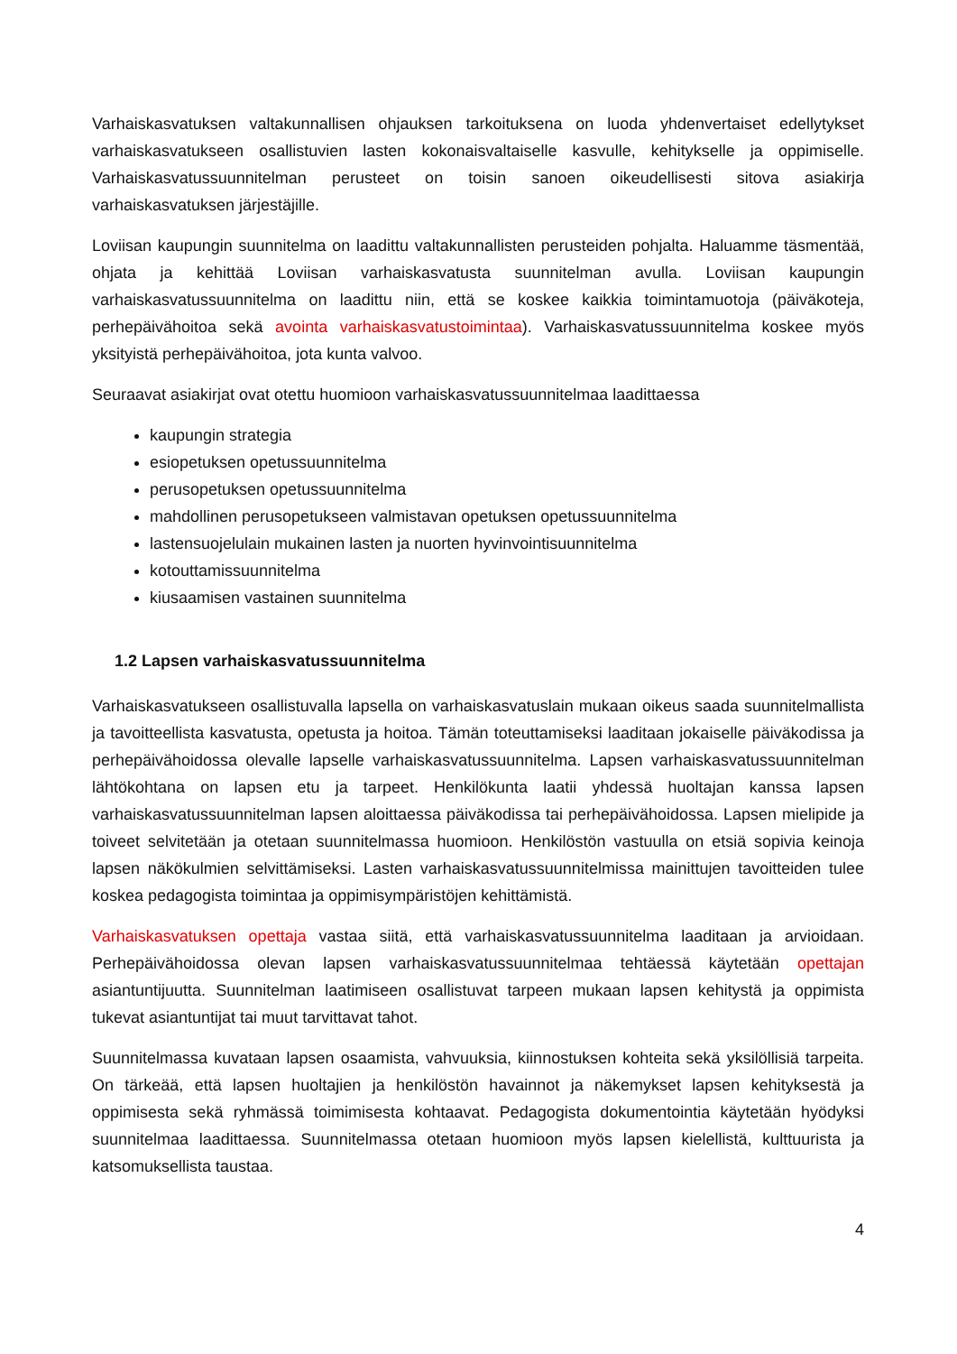Varhaiskasvatuksen valtakunnallisen ohjauksen tarkoituksena on luoda yhdenvertaiset edellytykset varhaiskasvatukseen osallistuvien lasten kokonaisvaltaiselle kasvulle, kehitykselle ja oppimiselle. Varhaiskasvatussuunnitelman perusteet on toisin sanoen oikeudellisesti sitova asiakirja varhaiskasvatuksen järjestäjille.
Loviisan kaupungin suunnitelma on laadittu valtakunnallisten perusteiden pohjalta. Haluamme täsmentää, ohjata ja kehittää Loviisan varhaiskasvatusta suunnitelman avulla. Loviisan kaupungin varhaiskasvatussuunnitelma on laadittu niin, että se koskee kaikkia toimintamuotoja (päiväkoteja, perhepäivähoitoa sekä avointa varhaiskasvatustoimintaa). Varhaiskasvatussuunnitelma koskee myös yksityistä perhepäivähoitoa, jota kunta valvoo.
Seuraavat asiakirjat ovat otettu huomioon varhaiskasvatussuunnitelmaa laadittaessa
kaupungin strategia
esiopetuksen opetussuunnitelma
perusopetuksen opetussuunnitelma
mahdollinen perusopetukseen valmistavan opetuksen opetussuunnitelma
lastensuojelulain mukainen lasten ja nuorten hyvinvointisuunnitelma
kotouttamissuunnitelma
kiusaamisen vastainen suunnitelma
1.2 Lapsen varhaiskasvatussuunnitelma
Varhaiskasvatukseen osallistuvalla lapsella on varhaiskasvatuslain mukaan oikeus saada suunnitelmallista ja tavoitteellista kasvatusta, opetusta ja hoitoa. Tämän toteuttamiseksi laaditaan jokaiselle päiväkodissa ja perhepäivähoidossa olevalle lapselle varhaiskasvatussuunnitelma. Lapsen varhaiskasvatussuunnitelman lähtökohtana on lapsen etu ja tarpeet. Henkilökunta laatii yhdessä huoltajan kanssa lapsen varhaiskasvatussuunnitelman lapsen aloittaessa päiväkodissa tai perhepäivähoidossa. Lapsen mielipide ja toiveet selvitetään ja otetaan suunnitelmassa huomioon. Henkilöstön vastuulla on etsiä sopivia keinoja lapsen näkökulmien selvittämiseksi. Lasten varhaiskasvatussuunnitelmissa mainittujen tavoitteiden tulee koskea pedagogista toimintaa ja oppimisympäristöjen kehittämistä.
Varhaiskasvatuksen opettaja vastaa siitä, että varhaiskasvatussuunnitelma laaditaan ja arvioidaan. Perhepäivähoidossa olevan lapsen varhaiskasvatussuunnitelmaa tehtäessä käytetään opettajan asiantuntijuutta. Suunnitelman laatimiseen osallistuvat tarpeen mukaan lapsen kehitystä ja oppimista tukevat asiantuntijat tai muut tarvittavat tahot.
Suunnitelmassa kuvataan lapsen osaamista, vahvuuksia, kiinnostuksen kohteita sekä yksilöllisiä tarpeita. On tärkeää, että lapsen huoltajien ja henkilöstön havainnot ja näkemykset lapsen kehityksestä ja oppimisesta sekä ryhmässä toimimisesta kohtaavat. Pedagogista dokumentointia käytetään hyödyksi suunnitelmaa laadittaessa. Suunnitelmassa otetaan huomioon myös lapsen kielellistä, kulttuurista ja katsomuksellista taustaa.
4